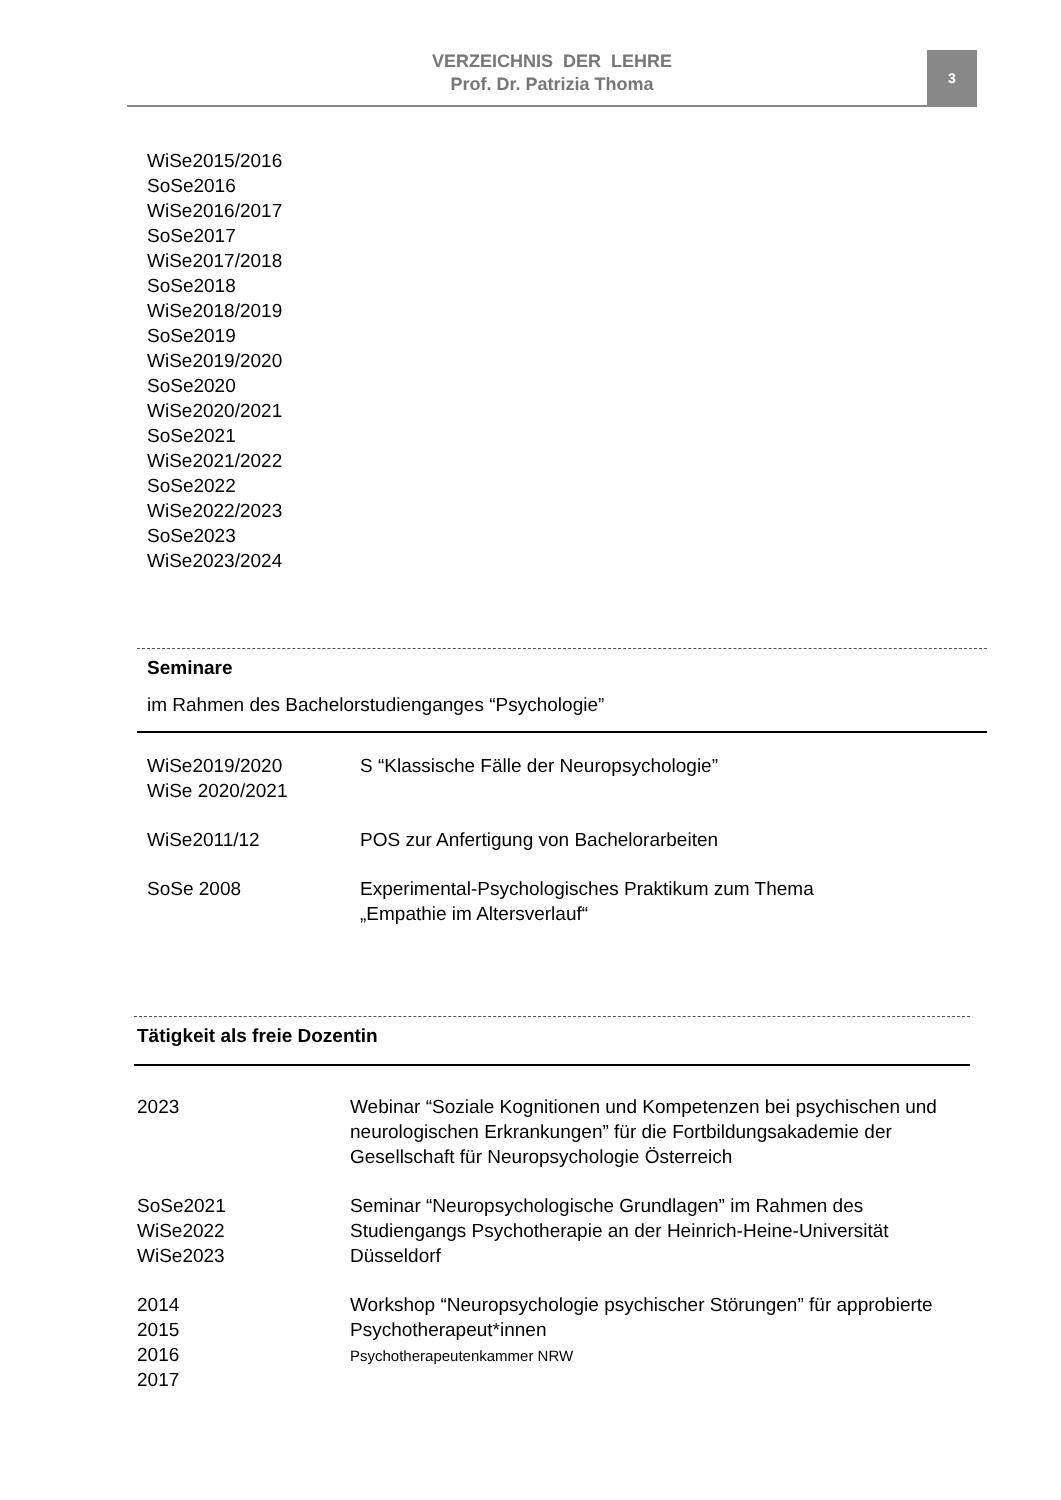VERZEICHNIS DER LEHRE
Prof. Dr. Patrizia Thoma
3
WiSe2015/2016
SoSe2016
WiSe2016/2017
SoSe2017
WiSe2017/2018
SoSe2018
WiSe2018/2019
SoSe2019
WiSe2019/2020
SoSe2020
WiSe2020/2021
SoSe2021
WiSe2021/2022
SoSe2022
WiSe2022/2023
SoSe2023
WiSe2023/2024
Seminare
im Rahmen des Bachelorstudienganges “Psychologie”
WiSe2019/2020
WiSe 2020/2021
S “Klassische Fälle der Neuropsychologie”
WiSe2011/12 POS zur Anfertigung von Bachelorarbeiten
SoSe 2008 Experimental-Psychologisches Praktikum zum Thema
„Empathie im Altersverlauf“
Tätigkeit als freie Dozentin
2023 Webinar “Soziale Kognitionen und Kompetenzen bei psychischen und neurologischen Erkrankungen” für die Fortbildungsakademie der Gesellschaft für Neuropsychologie Österreich
SoSe2021
WiSe2022
WiSe2023
Seminar “Neuropsychologische Grundlagen” im Rahmen des Studiengangs Psychotherapie an der Heinrich-Heine-Universität Düsseldorf
2014
2015
2016
2017
Workshop “Neuropsychologie psychischer Störungen” für approbierte Psychotherapeut*innen
Psychotherapeutenkammer NRW